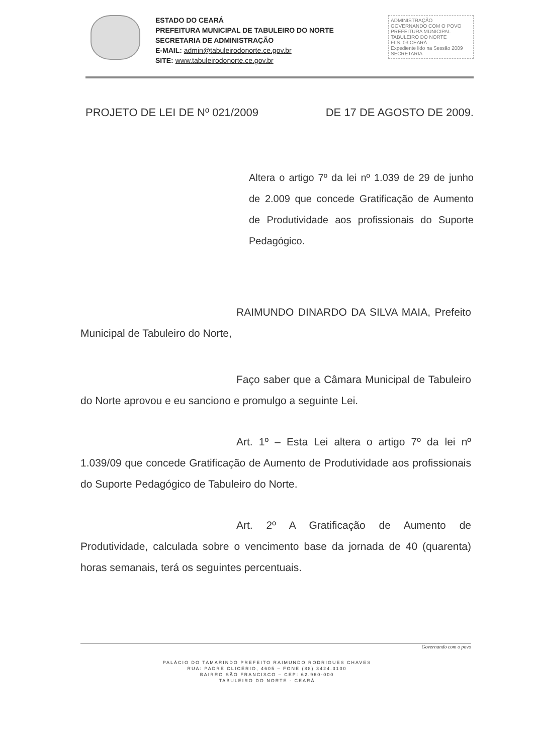ESTADO DO CEARÁ
PREFEITURA MUNICIPAL DE TABULEIRO DO NORTE
SECRETARIA DE ADMINISTRAÇÃO
E-MAIL: admin@tabuleirodonorte.ce.gov.br
SITE: www.tabuleirodonorte.ce.gov.br
ADMINISTRAÇÃO
GOVERNANDO COM O POVO
PREFEITURA MUNICIPAL
TABULEIRO DO NORTE
FLS. 03 CEARÁ
Expediente lido na Sessão 2009 SECRETARIA
PROJETO DE LEI DE Nº 021/2009 DE 17 DE AGOSTO DE 2009.
Altera o artigo 7º da lei nº 1.039 de 29 de junho de 2.009 que concede Gratificação de Aumento de Produtividade aos profissionais do Suporte Pedagógico.
RAIMUNDO DINARDO DA SILVA MAIA, Prefeito Municipal de Tabuleiro do Norte,
Faço saber que a Câmara Municipal de Tabuleiro do Norte aprovou e eu sanciono e promulgo a seguinte Lei.
Art. 1º – Esta Lei altera o artigo 7º da lei nº 1.039/09 que concede Gratificação de Aumento de Produtividade aos profissionais do Suporte Pedagógico de Tabuleiro do Norte.
Art. 2º A Gratificação de Aumento de Produtividade, calculada sobre o vencimento base da jornada de 40 (quarenta) horas semanais, terá os seguintes percentuais.
Governando com o povo
PALÁCIO DO TAMARINDO PREFEITO RAIMUNDO RODRIGUES CHAVES
RUA: PADRE CLICÉRIO, 4605 – FONE (88) 3424.3100
BAIRRO SÃO FRANCISCO – CEP: 62.960-000
TABULEIRO DO NORTE - CEARÁ